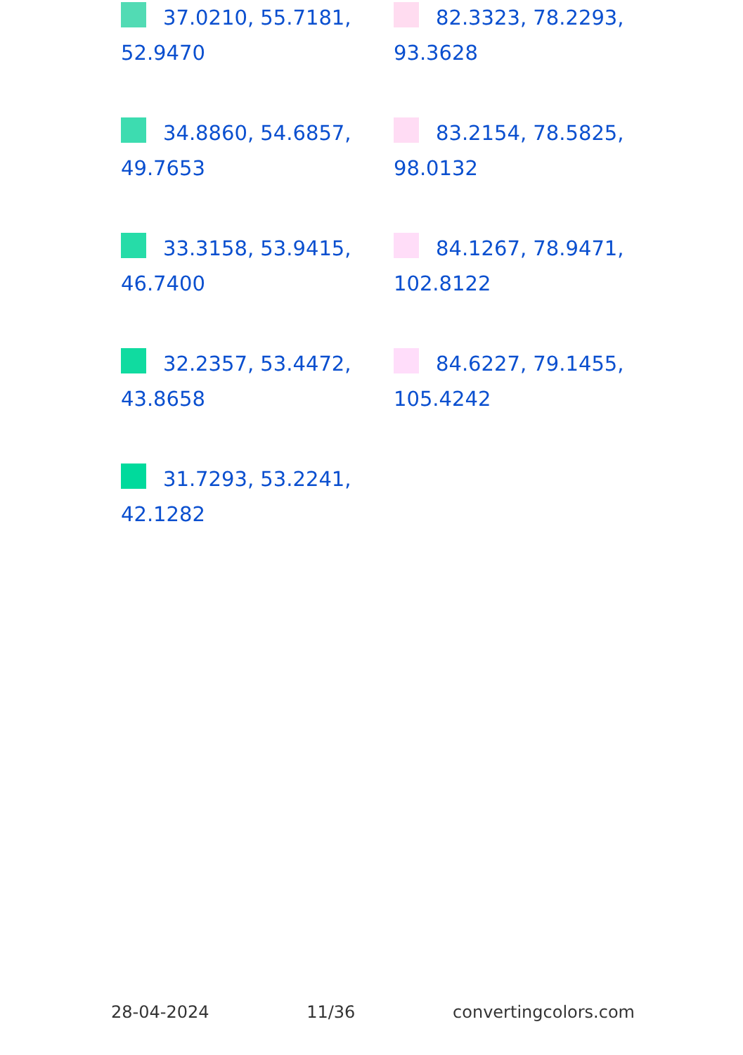37.0210, 55.7181, 52.9470
82.3323, 78.2293, 93.3628
34.8860, 54.6857, 49.7653
83.2154, 78.5825, 98.0132
33.3158, 53.9415, 46.7400
84.1267, 78.9471, 102.8122
32.2357, 53.4472, 43.8658
84.6227, 79.1455, 105.4242
31.7293, 53.2241, 42.1282
28-04-2024 11/36 convertingcolors.com